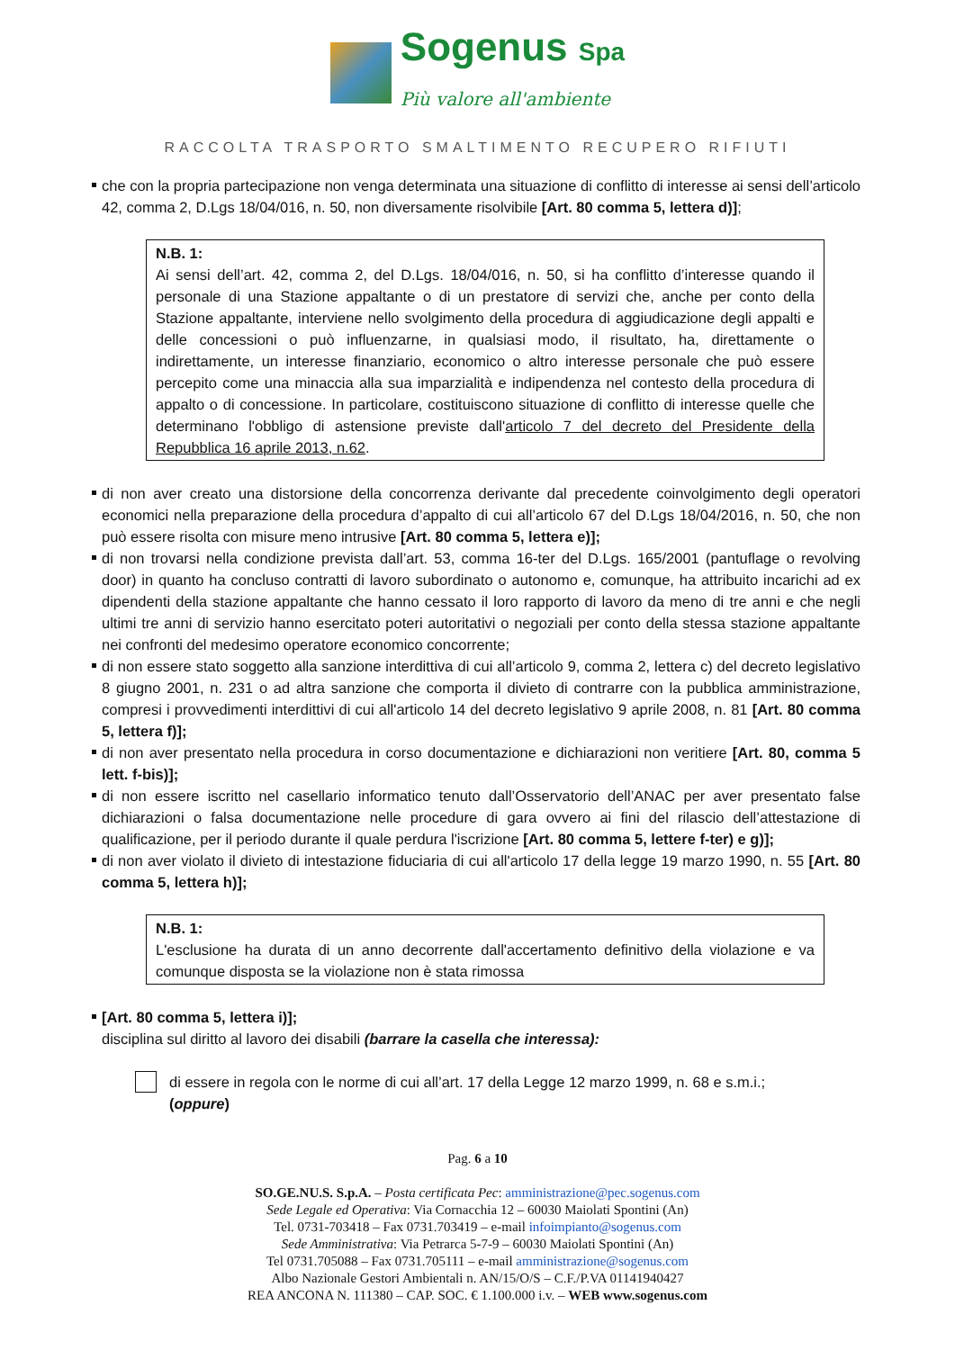Sogenus Spa
Più valore all'ambiente
RACCOLTA TRASPORTO SMALTIMENTO RECUPERO RIFIUTI
che con la propria partecipazione non venga determinata una situazione di conflitto di interesse ai sensi dell’articolo 42, comma 2, D.Lgs 18/04/016, n. 50, non diversamente risolvibile [Art. 80 comma 5, lettera d)];
N.B. 1:
Ai sensi dell’art. 42, comma 2, del D.Lgs. 18/04/016, n. 50, si ha conflitto d’interesse quando il personale di una Stazione appaltante o di un prestatore di servizi che, anche per conto della Stazione appaltante, interviene nello svolgimento della procedura di aggiudicazione degli appalti e delle concessioni o può influenzarne, in qualsiasi modo, il risultato, ha, direttamente o indirettamente, un interesse finanziario, economico o altro interesse personale che può essere percepito come una minaccia alla sua imparzialità e indipendenza nel contesto della procedura di appalto o di concessione. In particolare, costituiscono situazione di conflitto di interesse quelle che determinano l'obbligo di astensione previste dall'articolo 7 del decreto del Presidente della Repubblica 16 aprile 2013, n.62.
di non aver creato una distorsione della concorrenza derivante dal precedente coinvolgimento degli operatori economici nella preparazione della procedura d’appalto di cui all’articolo 67 del D.Lgs 18/04/2016, n. 50, che non può essere risolta con misure meno intrusive [Art. 80 comma 5, lettera e)];
di non trovarsi nella condizione prevista dall’art. 53, comma 16-ter del D.Lgs. 165/2001 (pantuflage o revolving door) in quanto ha concluso contratti di lavoro subordinato o autonomo e, comunque, ha attribuito incarichi ad ex dipendenti della stazione appaltante che hanno cessato il loro rapporto di lavoro da meno di tre anni e che negli ultimi tre anni di servizio hanno esercitato poteri autoritativi o negoziali per conto della stessa stazione appaltante nei confronti del medesimo operatore economico concorrente;
di non essere stato soggetto alla sanzione interdittiva di cui all’articolo 9, comma 2, lettera c) del decreto legislativo 8 giugno 2001, n. 231 o ad altra sanzione che comporta il divieto di contrarre con la pubblica amministrazione, compresi i provvedimenti interdittivi di cui all'articolo 14 del decreto legislativo 9 aprile 2008, n. 81 [Art. 80 comma 5, lettera f)];
di non aver presentato nella procedura in corso documentazione e dichiarazioni non veritiere [Art. 80, comma 5 lett. f-bis)];
di non essere iscritto nel casellario informatico tenuto dall’Osservatorio dell’ANAC per aver presentato false dichiarazioni o falsa documentazione nelle procedure di gara ovvero ai fini del rilascio dell’attestazione di qualificazione, per il periodo durante il quale perdura l'iscrizione [Art. 80 comma 5, lettere f-ter) e g)];
di non aver violato il divieto di intestazione fiduciaria di cui all'articolo 17 della legge 19 marzo 1990, n. 55 [Art. 80 comma 5, lettera h)];
N.B. 1:
L'esclusione ha durata di un anno decorrente dall'accertamento definitivo della violazione e va comunque disposta se la violazione non è stata rimossa
[Art. 80 comma 5, lettera i)];
disciplina sul diritto al lavoro dei disabili (barrare la casella che interessa):
di essere in regola con le norme di cui all’art. 17 della Legge 12 marzo 1999, n. 68 e s.m.i.;
(oppure)
Pag. 6 a 10
SO.GE.NU.S. S.p.A. – Posta certificata Pec: amministrazione@pec.sogenus.com
Sede Legale ed Operativa: Via Cornacchia 12 – 60030 Maiolati Spontini (An)
Tel. 0731-703418 – Fax 0731.703419 – e-mail infoimpianto@sogenus.com
Sede Amministrativa: Via Petrarca 5-7-9 – 60030 Maiolati Spontini (An)
Tel 0731.705088 – Fax 0731.705111 – e-mail amministrazione@sogenus.com
Albo Nazionale Gestori Ambientali n. AN/15/O/S – C.F./P.VA 01141940427
REA ANCONA N. 111380 – CAP. SOC. € 1.100.000 i.v. – WEB www.sogenus.com